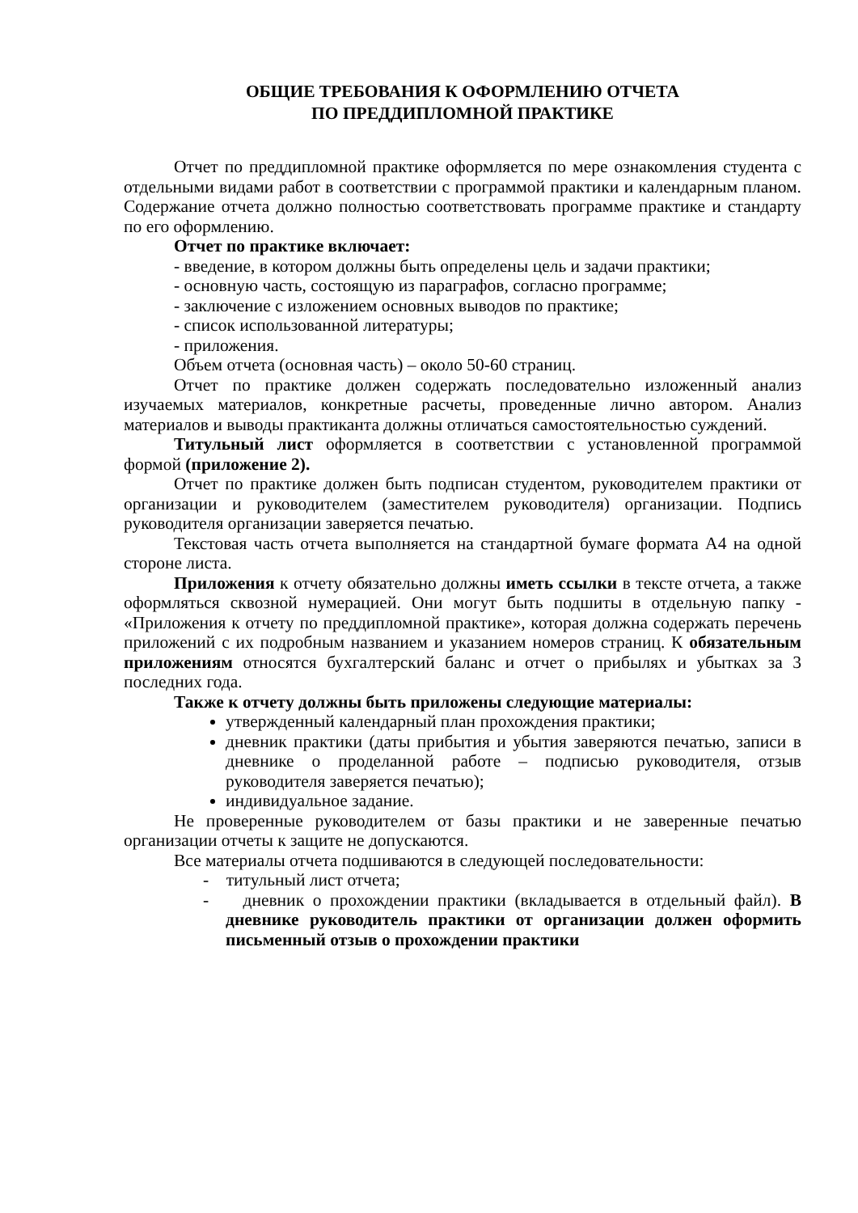ОБЩИЕ ТРЕБОВАНИЯ К ОФОРМЛЕНИЮ ОТЧЕТА
ПО ПРЕДДИПЛОМНОЙ ПРАКТИКЕ
Отчет по преддипломной практике оформляется по мере ознакомления студента с отдельными видами работ в соответствии с программой практики и календарным планом. Содержание отчета должно полностью соответствовать программе практике и стандарту по его оформлению.
Отчет по практике включает:
- введение, в котором должны быть определены цель и задачи практики;
- основную часть, состоящую из параграфов, согласно программе;
- заключение с изложением основных выводов по практике;
- список использованной литературы;
- приложения.
Объем отчета (основная часть) – около 50-60 страниц.
Отчет по практике должен содержать последовательно изложенный анализ изучаемых материалов, конкретные расчеты, проведенные лично автором. Анализ материалов и выводы практиканта должны отличаться самостоятельностью суждений.
Титульный лист оформляется в соответствии с установленной программой формой (приложение 2).
Отчет по практике должен быть подписан студентом, руководителем практики от организации и руководителем (заместителем руководителя) организации. Подпись руководителя организации заверяется печатью.
Текстовая часть отчета выполняется на стандартной бумаге формата А4 на одной стороне листа.
Приложения к отчету обязательно должны иметь ссылки в тексте отчета, а также оформляться сквозной нумерацией. Они могут быть подшиты в отдельную папку - «Приложения к отчету по преддипломной практике», которая должна содержать перечень приложений с их подробным названием и указанием номеров страниц. К обязательным приложениям относятся бухгалтерский баланс и отчет о прибылях и убытках за 3 последних года.
Также к отчету должны быть приложены следующие материалы:
утвержденный календарный план прохождения практики;
дневник практики (даты прибытия и убытия заверяются печатью, записи в дневнике о проделанной работе – подписью руководителя, отзыв руководителя заверяется печатью);
индивидуальное задание.
Не проверенные руководителем от базы практики и не заверенные печатью организации отчеты к защите не допускаются.
Все материалы отчета подшиваются в следующей последовательности:
- титульный лист отчета;
- дневник о прохождении практики (вкладывается в отдельный файл). В дневнике руководитель практики от организации должен оформить письменный отзыв о прохождении практики